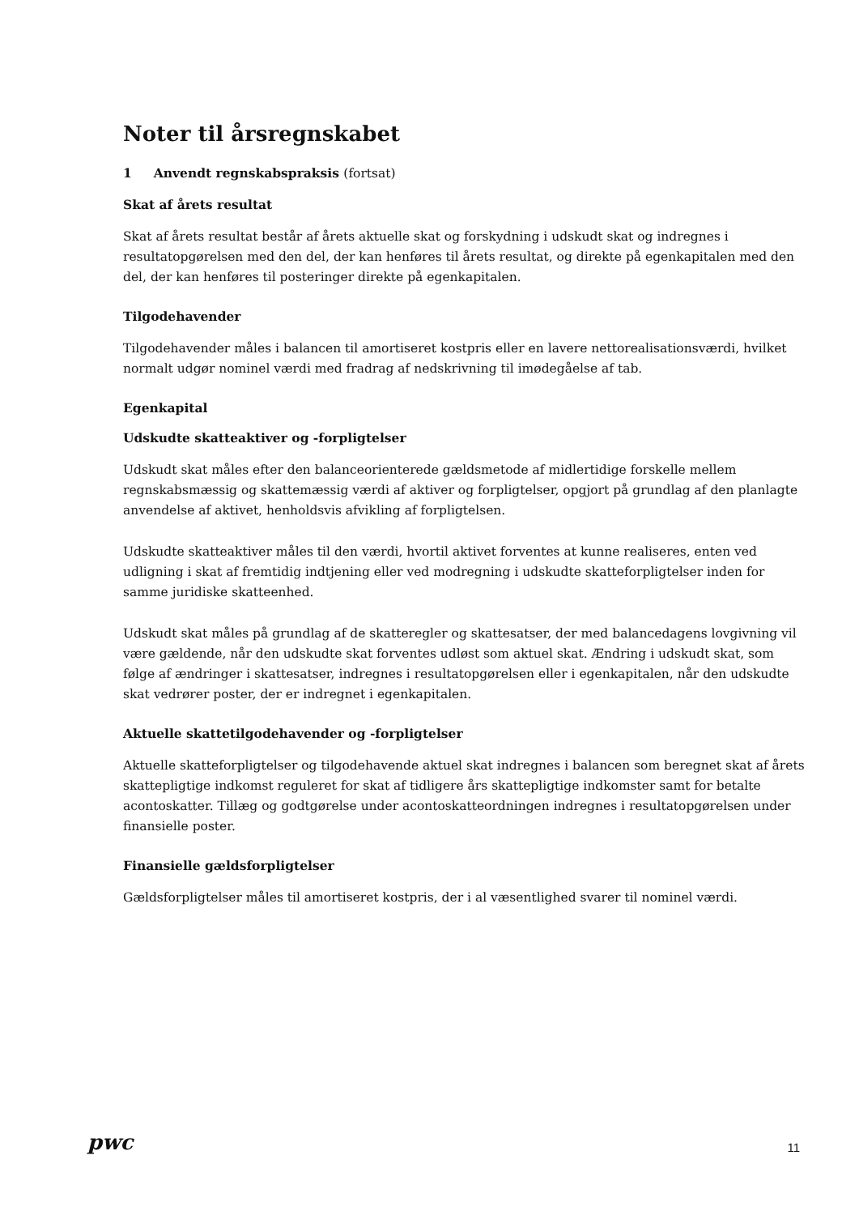Noter til årsregnskabet
1 Anvendt regnskabspraksis (fortsat)
Skat af årets resultat
Skat af årets resultat består af årets aktuelle skat og forskydning i udskudt skat og indregnes i resultatopgørelsen med den del, der kan henføres til årets resultat, og direkte på egenkapitalen med den del, der kan henføres til posteringer direkte på egenkapitalen.
Tilgodehavender
Tilgodehavender måles i balancen til amortiseret kostpris eller en lavere nettorealisationsværdi, hvilket normalt udgør nominel værdi med fradrag af nedskrivning til imødegåelse af tab.
Egenkapital
Udskudte skatteaktiver og -forpligtelser
Udskudt skat måles efter den balanceorienterede gældsmetode af midlertidige forskelle mellem regnskabsmæssig og skattemæssig værdi af aktiver og forpligtelser, opgjort på grundlag af den planlagte anvendelse af aktivet, henholdsvis afvikling af forpligtelsen.
Udskudte skatteaktiver måles til den værdi, hvortil aktivet forventes at kunne realiseres, enten ved udligning i skat af fremtidig indtjening eller ved modregning i udskudte skatteforpligtelser inden for samme juridiske skatteenhed.
Udskudt skat måles på grundlag af de skatteregler og skattesatser, der med balancedagens lovgivning vil være gældende, når den udskudte skat forventes udløst som aktuel skat. Ændring i udskudt skat, som følge af ændringer i skattesatser, indregnes i resultatopgørelsen eller i egenkapitalen, når den udskudte skat vedrører poster, der er indregnet i egenkapitalen.
Aktuelle skattetilgodehavender og -forpligtelser
Aktuelle skatteforpligtelser og tilgodehavende aktuel skat indregnes i balancen som beregnet skat af årets skattepligtige indkomst reguleret for skat af tidligere års skattepligtige indkomster samt for betalte acontoskatter. Tillæg og godtgørelse under acontoskatteordningen indregnes i resultatopgørelsen under finansielle poster.
Finansielle gældsforpligtelser
Gældsforpligtelser måles til amortiseret kostpris, der i al væsentlighed svarer til nominel værdi.
pwc
11